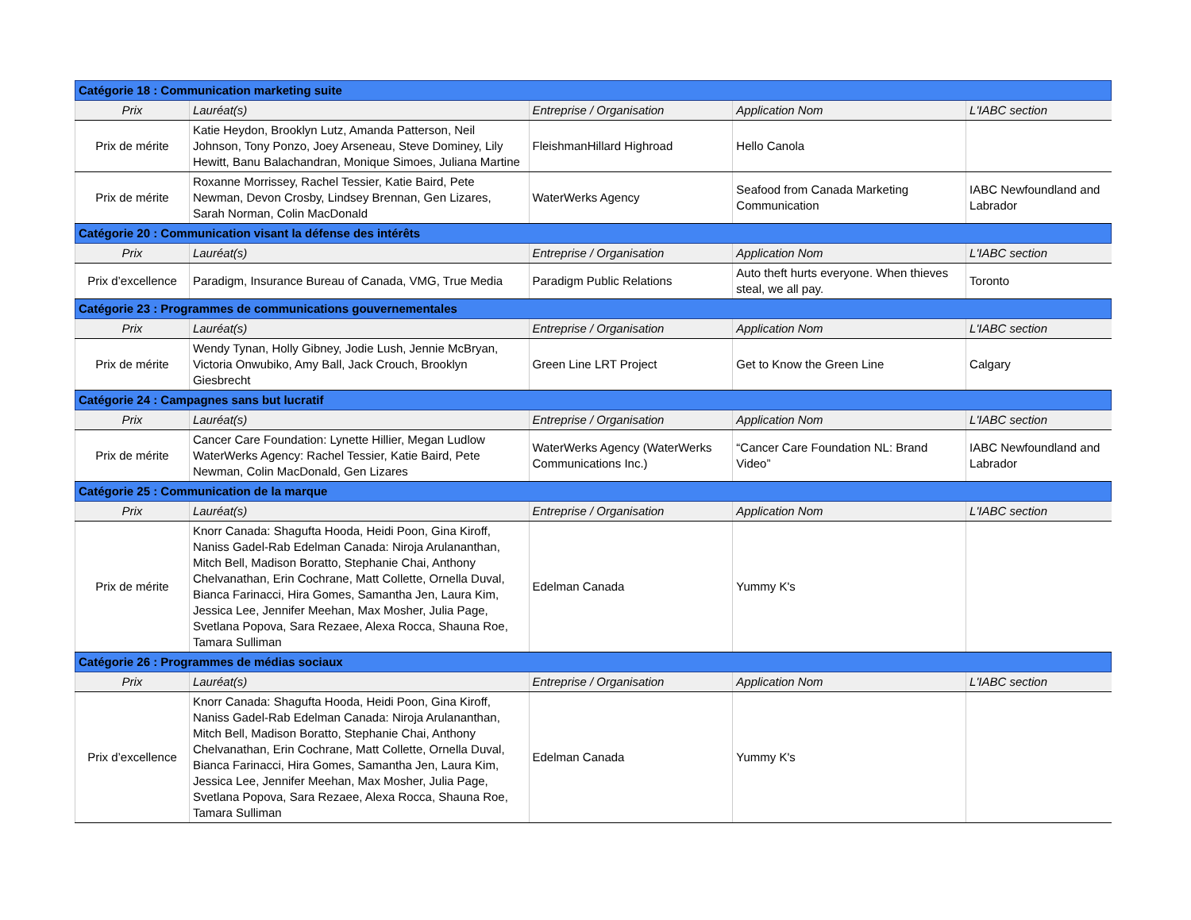| Catégorie 18 : Communication marketing suite | | | | |
| Prix | Lauréat(s) | Entreprise / Organisation | Application Nom | L'IABC section |
| Prix de mérite | Katie Heydon, Brooklyn Lutz, Amanda Patterson, Neil Johnson, Tony Ponzo, Joey Arseneau, Steve Dominey, Lily Hewitt, Banu Balachandran, Monique Simoes, Juliana Martine | FleishmanHillard Highroad | Hello Canola | |
| Prix de mérite | Roxanne Morrissey, Rachel Tessier, Katie Baird, Pete Newman, Devon Crosby, Lindsey Brennan, Gen Lizares, Sarah Norman, Colin MacDonald | WaterWerks Agency | Seafood from Canada Marketing Communication | IABC Newfoundland and Labrador |
| Catégorie 20 : Communication visant la défense des intérêts | | | | |
| Prix | Lauréat(s) | Entreprise / Organisation | Application Nom | L'IABC section |
| Prix d’excellence | Paradigm, Insurance Bureau of Canada, VMG, True Media | Paradigm Public Relations | Auto theft hurts everyone. When thieves steal, we all pay. | Toronto |
| Catégorie 23 : Programmes de communications gouvernementales | | | | |
| Prix | Lauréat(s) | Entreprise / Organisation | Application Nom | L'IABC section |
| Prix de mérite | Wendy Tynan, Holly Gibney, Jodie Lush, Jennie McBryan, Victoria Onwubiko, Amy Ball, Jack Crouch, Brooklyn Giesbrecht | Green Line LRT Project | Get to Know the Green Line | Calgary |
| Catégorie 24 : Campagnes sans but lucratif | | | | |
| Prix | Lauréat(s) | Entreprise / Organisation | Application Nom | L'IABC section |
| Prix de mérite | Cancer Care Foundation: Lynette Hillier, Megan Ludlow WaterWerks Agency: Rachel Tessier, Katie Baird, Pete Newman, Colin MacDonald, Gen Lizares | WaterWerks Agency (WaterWerks Communications Inc.) | “Cancer Care Foundation NL: Brand Video” | IABC Newfoundland and Labrador |
| Catégorie 25 : Communication de la marque | | | | |
| Prix | Lauréat(s) | Entreprise / Organisation | Application Nom | L'IABC section |
| Prix de mérite | Knorr Canada: Shagufta Hooda, Heidi Poon, Gina Kiroff, Naniss Gadel-Rab Edelman Canada: Niroja Arulananthan, Mitch Bell, Madison Boratto, Stephanie Chai, Anthony Chelvanathan, Erin Cochrane, Matt Collette, Ornella Duval, Bianca Farinacci, Hira Gomes, Samantha Jen, Laura Kim, Jessica Lee, Jennifer Meehan, Max Mosher, Julia Page, Svetlana Popova, Sara Rezaee, Alexa Rocca, Shauna Roe, Tamara Sulliman | Edelman Canada | Yummy K's | |
| Catégorie 26 : Programmes de médias sociaux | | | | |
| Prix | Lauréat(s) | Entreprise / Organisation | Application Nom | L'IABC section |
| Prix d’excellence | Knorr Canada: Shagufta Hooda, Heidi Poon, Gina Kiroff, Naniss Gadel-Rab Edelman Canada: Niroja Arulananthan, Mitch Bell, Madison Boratto, Stephanie Chai, Anthony Chelvanathan, Erin Cochrane, Matt Collette, Ornella Duval, Bianca Farinacci, Hira Gomes, Samantha Jen, Laura Kim, Jessica Lee, Jennifer Meehan, Max Mosher, Julia Page, Svetlana Popova, Sara Rezaee, Alexa Rocca, Shauna Roe, Tamara Sulliman | Edelman Canada | Yummy K's | |